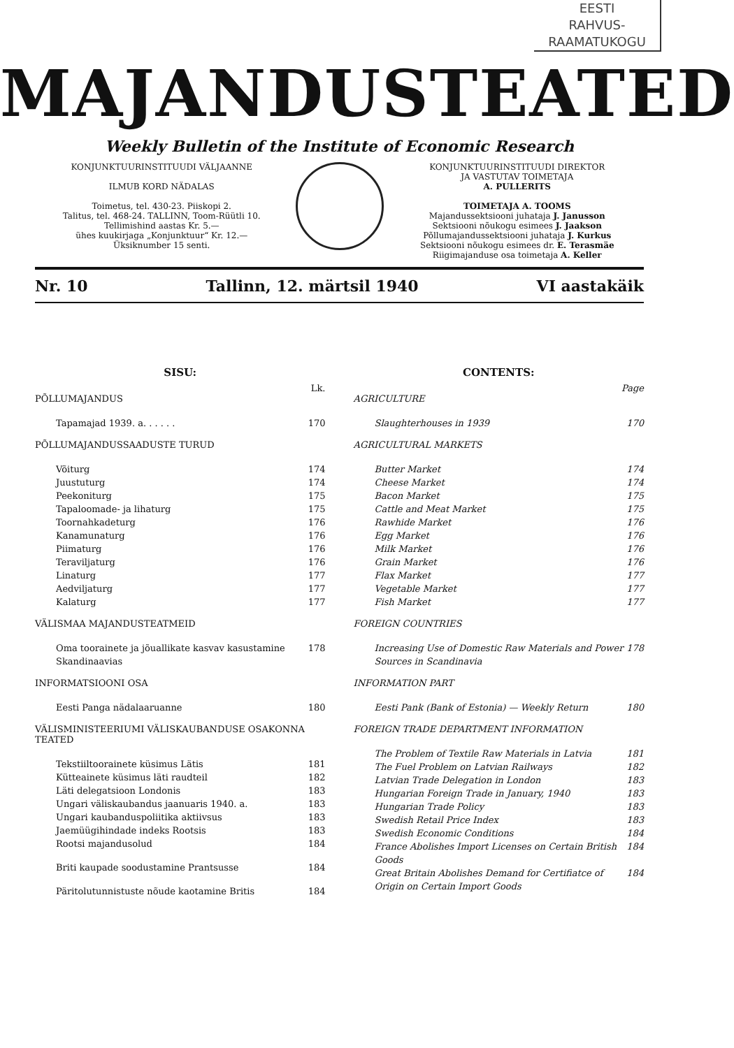EESTI
RAHVUS-
RAAMATUKOGU
MAJANDUSTEATED
Weekly Bulletin of the Institute of Economic Research
KONJUNKTUURINSTITUUDI VÄLJAANNE
ILMUB KORD NÄDALAS
Toimetus, tel. 430-23. Piiskopi 2.
Talitus, tel. 468-24. TALLINN, Toom-Rüütli 10.
Tellimishind aastas Kr. 5.—
ühes kuukirjaga „Konjunktuur“ Kr. 12.—
Üksiknumber 15 senti.
KONJUNKTUURINSTITUUDI DIREKTOR
JA VASTUTAV TOIMETAJA
A. PULLERITS
TOIMETAJA A. TOOMS
Majandussektsiooni juhataja J. Janusson
Sektsiooni nõukogu esimees J. Jaakson
Põllumajandussektsiooni juhataja J. Kurkus
Sektsiooni nõukogu esimees dr. E. Terasmäe
Riigimajanduse osa toimetaja A. Keller
Nr. 10 Tallinn, 12. märtsil 1940 VI aastakäik
SISU:
Lk.
PÕLLUMAJANDUS
Tapamajad 1939. a. . . . . . 170
PÕLLUMAJANDUSSAADUSTE TURUD
Võiturg 174
Juustuturg 174
Peekoniturg 175
Tapaloomade- ja lihaturg 175
Toornahkadeturg 176
Kanamunaturg 176
Piimaturg 176
Teraviljaturg 176
Linaturg 177
Aedviljaturg 177
Kalaturg 177
VÄLISMAA MAJANDUSTEATMEID
Oma toorainete ja jõuallikate kasvav kasustamine Skandinaavias 178
INFORMATSIOONI OSA
Eesti Panga nädalaaruanne 180
VÄLISMINISTEERIUMI VÄLISKAUBANDUSE OSAKONNA TEATED
Tekstiiltoorainete küsimus Lätis 181
Kütteainete küsimus läti raudteil 182
Läti delegatsioon Londonis 183
Ungari väliskaubandus jaanuaris 1940. a. 183
Ungari kaubanduspoliitika aktiivsus 183
Jaemüügihindade indeks Rootsis 183
Rootsi majandusolud 184
Briti kaupade soodustamine Prantsusse 184
Päritolutunnistuste nõude kaotamine Britis 184
CONTENTS:
Page
AGRICULTURE
Slaughterhouses in 1939 170
AGRICULTURAL MARKETS
Butter Market 174
Cheese Market 174
Bacon Market 175
Cattle and Meat Market 175
Rawhide Market 176
Egg Market 176
Milk Market 176
Grain Market 176
Flax Market 177
Vegetable Market 177
Fish Market 177
FOREIGN COUNTRIES
Increasing Use of Domestic Raw Materials and Power Sources in Scandinavia 178
INFORMATION PART
Eesti Pank (Bank of Estonia) — Weekly Return 180
FOREIGN TRADE DEPARTMENT INFORMATION
The Problem of Textile Raw Materials in Latvia 181
The Fuel Problem on Latvian Railways 182
Latvian Trade Delegation in London 183
Hungarian Foreign Trade in January, 1940 183
Hungarian Trade Policy 183
Swedish Retail Price Index 183
Swedish Economic Conditions 184
France Abolishes Import Licenses on Certain British Goods 184
Great Britain Abolishes Demand for Certifiatce of Origin on Certain Import Goods 184